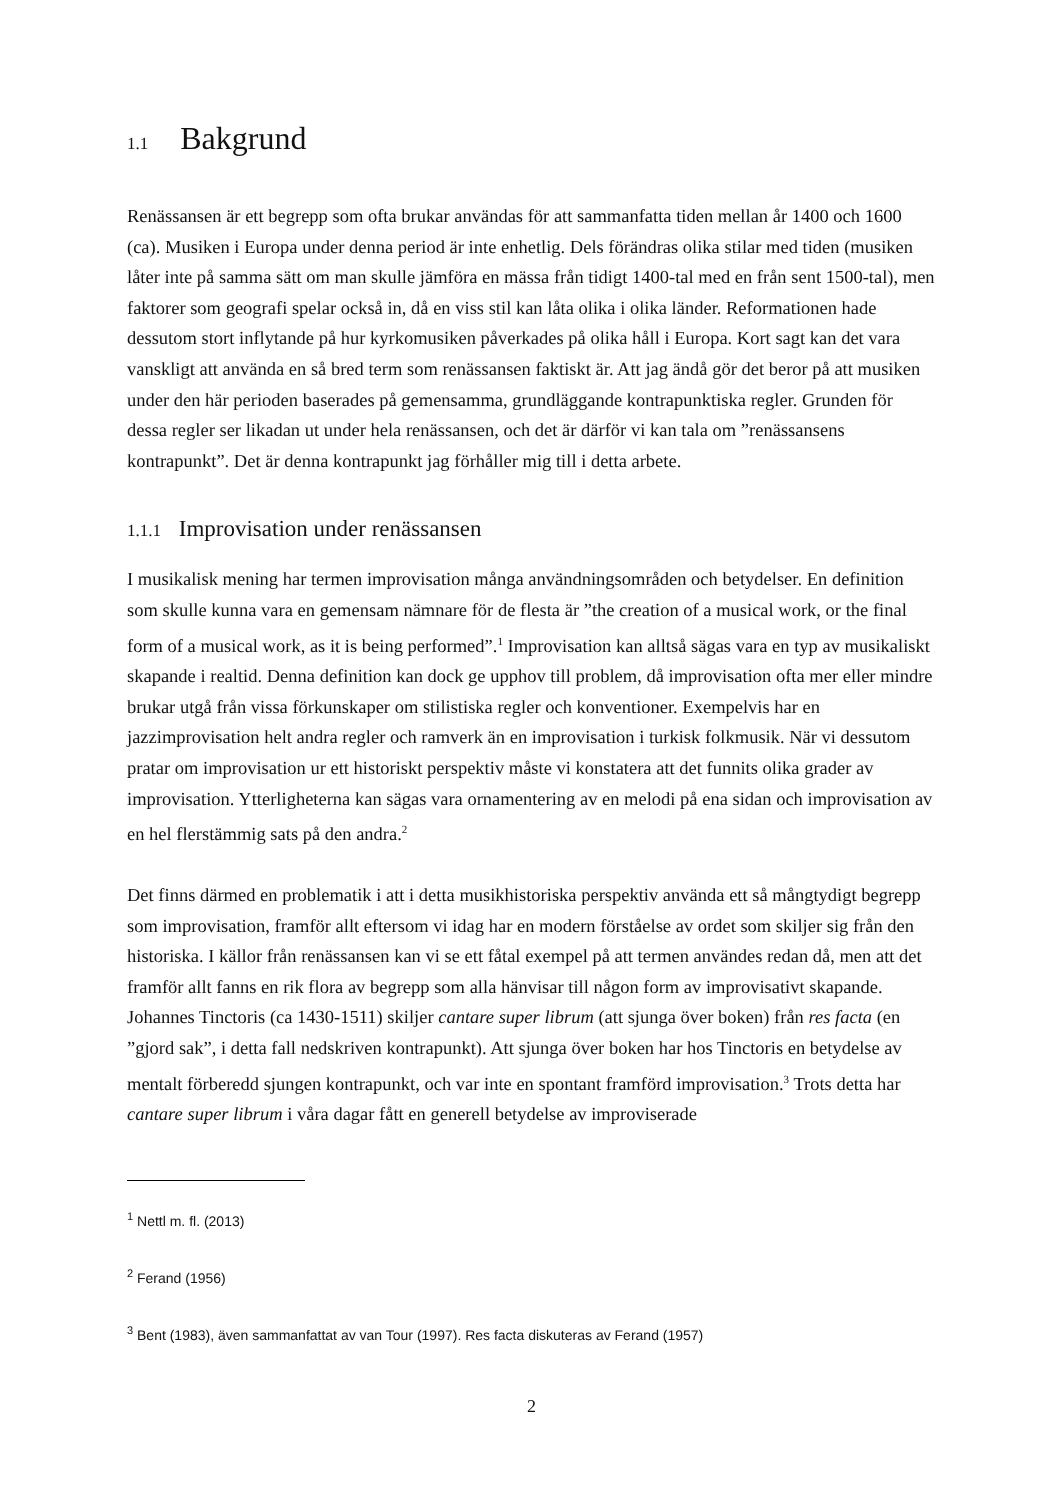1.1 Bakgrund
Renässansen är ett begrepp som ofta brukar användas för att sammanfatta tiden mellan år 1400 och 1600 (ca). Musiken i Europa under denna period är inte enhetlig. Dels förändras olika stilar med tiden (musiken låter inte på samma sätt om man skulle jämföra en mässa från tidigt 1400-tal med en från sent 1500-tal), men faktorer som geografi spelar också in, då en viss stil kan låta olika i olika länder. Reformationen hade dessutom stort inflytande på hur kyrkomusiken påverkades på olika håll i Europa. Kort sagt kan det vara vanskligt att använda en så bred term som renässansen faktiskt är. Att jag ändå gör det beror på att musiken under den här perioden baserades på gemensamma, grundläggande kontrapunktiska regler. Grunden för dessa regler ser likadan ut under hela renässansen, och det är därför vi kan tala om ”renässansens kontrapunkt”. Det är denna kontrapunkt jag förhåller mig till i detta arbete.
1.1.1 Improvisation under renässansen
I musikalisk mening har termen improvisation många användningsområden och betydelser. En definition som skulle kunna vara en gemensam nämnare för de flesta är ”the creation of a musical work, or the final form of a musical work, as it is being performed”.<sup>1</sup> Improvisation kan alltså sägas vara en typ av musikaliskt skapande i realtid. Denna definition kan dock ge upphov till problem, då improvisation ofta mer eller mindre brukar utgå från vissa förkunskaper om stilistiska regler och konventioner. Exempelvis har en jazzimprovisation helt andra regler och ramverk än en improvisation i turkisk folkmusik. När vi dessutom pratar om improvisation ur ett historiskt perspektiv måste vi konstatera att det funnits olika grader av improvisation. Ytterligheterna kan sägas vara ornamentering av en melodi på ena sidan och improvisation av en hel flerstämmig sats på den andra.<sup>2</sup>
Det finns därmed en problematik i att i detta musikhistoriska perspektiv använda ett så mångtydigt begrepp som improvisation, framför allt eftersom vi idag har en modern förståelse av ordet som skiljer sig från den historiska. I källor från renässansen kan vi se ett fåtal exempel på att termen användes redan då, men att det framför allt fanns en rik flora av begrepp som alla hänvisar till någon form av improvisativt skapande. Johannes Tinctoris (ca 1430-1511) skiljer cantare super librum (att sjunga över boken) från res facta (en ”gjord sak”, i detta fall nedskriven kontrapunkt). Att sjunga över boken har hos Tinctoris en betydelse av mentalt förberedd sjungen kontrapunkt, och var inte en spontant framförd improvisation.<sup>3</sup> Trots detta har cantare super librum i våra dagar fått en generell betydelse av improviserade
<sup>1</sup> Nettl m. fl. (2013)
<sup>2</sup> Ferand (1956)
<sup>3</sup> Bent (1983), även sammanfattat av van Tour (1997). Res facta diskuteras av Ferand (1957)
2